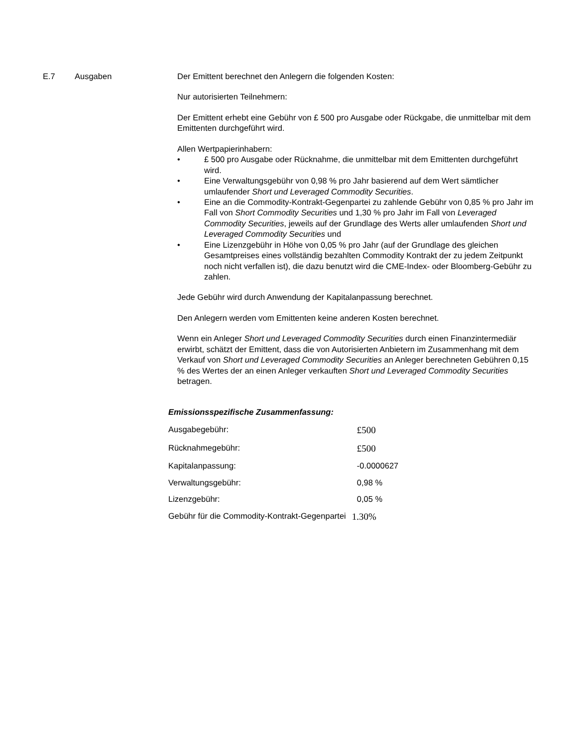E.7 Ausgaben Der Emittent berechnet den Anlegern die folgenden Kosten:
Nur autorisierten Teilnehmern:
Der Emittent erhebt eine Gebühr von £ 500 pro Ausgabe oder Rückgabe, die unmittelbar mit dem Emittenten durchgeführt wird.
Allen Wertpapierinhabern:
• £ 500 pro Ausgabe oder Rücknahme, die unmittelbar mit dem Emittenten durchgeführt wird.
• Eine Verwaltungsgebühr von 0,98 % pro Jahr basierend auf dem Wert sämtlicher umlaufender Short und Leveraged Commodity Securities.
• Eine an die Commodity-Kontrakt-Gegenpartei zu zahlende Gebühr von 0,85 % pro Jahr im Fall von Short Commodity Securities und 1,30 % pro Jahr im Fall von Leveraged Commodity Securities, jeweils auf der Grundlage des Werts aller umlaufenden Short und Leveraged Commodity Securities und
• Eine Lizenzgebühr in Höhe von 0,05 % pro Jahr (auf der Grundlage des gleichen Gesamtpreises eines vollständig bezahlten Commodity Kontrakt der zu jedem Zeitpunkt noch nicht verfallen ist), die dazu benutzt wird die CME-Index- oder Bloomberg-Gebühr zu zahlen.
Jede Gebühr wird durch Anwendung der Kapitalanpassung berechnet.
Den Anlegern werden vom Emittenten keine anderen Kosten berechnet.
Wenn ein Anleger Short und Leveraged Commodity Securities durch einen Finanzintermediär erwirbt, schätzt der Emittent, dass die von Autorisierten Anbietern im Zusammenhang mit dem Verkauf von Short und Leveraged Commodity Securities an Anleger berechneten Gebühren 0,15 % des Wertes der an einen Anleger verkauften Short und Leveraged Commodity Securities betragen.
Emissionsspezifische Zusammenfassung:
| Ausgabegebühr: | £500 |
| Rücknahmegebühr: | £500 |
| Kapitalanpassung: | -0.0000627 |
| Verwaltungsgebühr: | 0,98 % |
| Lizenzgebühr: | 0,05 % |
| Gebühr für die Commodity-Kontrakt-Gegenpartei | 1.30% |